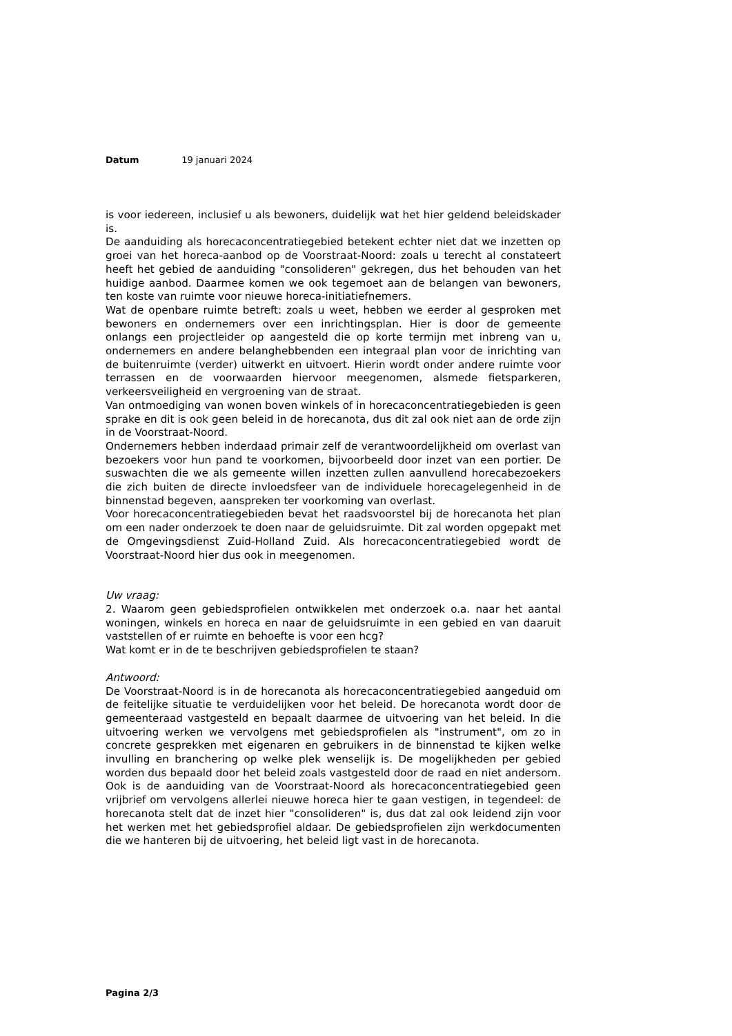Datum 19 januari 2024
is voor iedereen, inclusief u als bewoners, duidelijk wat het hier geldend beleidskader is.
De aanduiding als horecaconcentratiegebied betekent echter niet dat we inzetten op groei van het horeca-aanbod op de Voorstraat-Noord: zoals u terecht al constateert heeft het gebied de aanduiding "consolideren" gekregen, dus het behouden van het huidige aanbod. Daarmee komen we ook tegemoet aan de belangen van bewoners, ten koste van ruimte voor nieuwe horeca-initiatiefnemers.
Wat de openbare ruimte betreft: zoals u weet, hebben we eerder al gesproken met bewoners en ondernemers over een inrichtingsplan. Hier is door de gemeente onlangs een projectleider op aangesteld die op korte termijn met inbreng van u, ondernemers en andere belanghebbenden een integraal plan voor de inrichting van de buitenruimte (verder) uitwerkt en uitvoert. Hierin wordt onder andere ruimte voor terrassen en de voorwaarden hiervoor meegenomen, alsmede fietsparkeren, verkeersveiligheid en vergroening van de straat.
Van ontmoediging van wonen boven winkels of in horecaconcentratiegebieden is geen sprake en dit is ook geen beleid in de horecanota, dus dit zal ook niet aan de orde zijn in de Voorstraat-Noord.
Ondernemers hebben inderdaad primair zelf de verantwoordelijkheid om overlast van bezoekers voor hun pand te voorkomen, bijvoorbeeld door inzet van een portier. De suswachten die we als gemeente willen inzetten zullen aanvullend horecabezoekers die zich buiten de directe invloedsfeer van de individuele horecagelegenheid in de binnenstad begeven, aanspreken ter voorkoming van overlast.
Voor horecaconcentratiegebieden bevat het raadsvoorstel bij de horecanota het plan om een nader onderzoek te doen naar de geluidsruimte. Dit zal worden opgepakt met de Omgevingsdienst Zuid-Holland Zuid. Als horecaconcentratiegebied wordt de Voorstraat-Noord hier dus ook in meegenomen.
Uw vraag:
2. Waarom geen gebiedsprofielen ontwikkelen met onderzoek o.a. naar het aantal woningen, winkels en horeca en naar de geluidsruimte in een gebied en van daaruit vaststellen of er ruimte en behoefte is voor een hcg?
Wat komt er in de te beschrijven gebiedsprofielen te staan?
Antwoord:
De Voorstraat-Noord is in de horecanota als horecaconcentratiegebied aangeduid om de feitelijke situatie te verduidelijken voor het beleid. De horecanota wordt door de gemeenteraad vastgesteld en bepaalt daarmee de uitvoering van het beleid. In die uitvoering werken we vervolgens met gebiedsprofielen als "instrument", om zo in concrete gesprekken met eigenaren en gebruikers in de binnenstad te kijken welke invulling en branchering op welke plek wenselijk is. De mogelijkheden per gebied worden dus bepaald door het beleid zoals vastgesteld door de raad en niet andersom. Ook is de aanduiding van de Voorstraat-Noord als horecaconcentratiegebied geen vrijbrief om vervolgens allerlei nieuwe horeca hier te gaan vestigen, in tegendeel: de horecanota stelt dat de inzet hier "consolideren" is, dus dat zal ook leidend zijn voor het werken met het gebiedsprofiel aldaar. De gebiedsprofielen zijn werkdocumenten die we hanteren bij de uitvoering, het beleid ligt vast in de horecanota.
Pagina 2/3